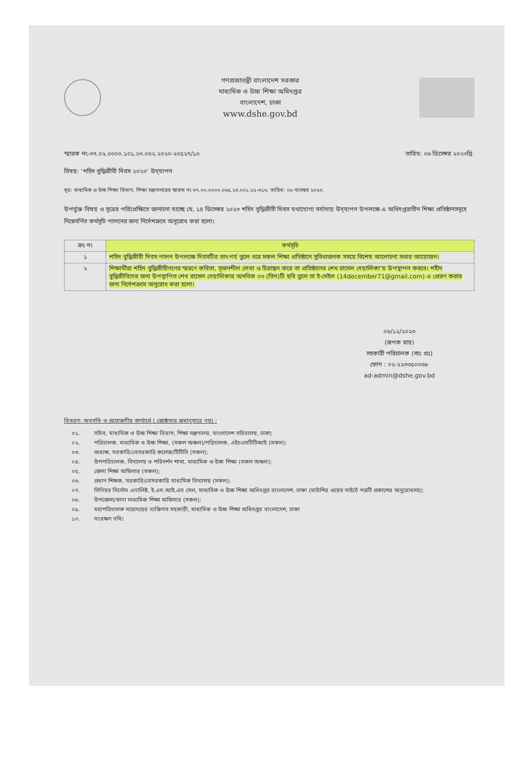গণপ্রজাতন্ত্রী বাংলাদেশ সরকার
মাধ্যমিক ও উচ্চ শিক্ষা অধিদপ্তর
বাংলাদেশ, ঢাকা
www.dshe.gov.bd
স্মারক নং-৩৭.০২.০০০০.১০১.২৩.০০২.২০২০-২০৫২৭/১০ তারিখ: ০৬ ডিসেম্বর ২০২৩খ্রি.
বিষয়: ‘শহিদ বুদ্ধিজীবী দিবস ২০২৩’ উদ্‌যাপন
সূত্র: মাধ্যমিক ও উচ্চ শিক্ষা বিভাগ, শিক্ষা মন্ত্রণালয়ের স্মারক নং ৩৭.০০.০০০০.০৬৫.২৩.০০১.২২-৩১৬, তারিখ: ০৬ নভেম্বর ২০২৩.
উপর্যুক্ত বিষয় ও সূত্রের পরিপ্রেক্ষিতে জানানো যাচ্ছে যে, ১৪ ডিসেম্বর ২০২৩ শহিদ বুদ্ধিজীবী দিবস যথাযোগ্য মর্যাদায় উদ্‌যাপন উপলক্ষে এ অধিদপ্তরাধীন শিক্ষা প্রতিষ্ঠানসমূহে নিম্নেবর্ণিত কর্মসূচি পালনের জন্য নির্দেশক্রমে অনুরোধ করা হলো।
| ক্রঃ নং | কর্মসূচি |
| --- | --- |
| ১ | শহিদ বুদ্ধিজীবী দিবস পালন উপলক্ষে দিবসটির তাৎপর্য তুলে ধরে সকল শিক্ষা প্রতিষ্ঠানে সুবিধাজনক সময়ে বিশেষ আলোচনা সভার আয়োজন। |
| ২ | শিক্ষার্থীরা শহিদ বুদ্ধিজীবীগণের স্মরণে কবিতা, সৃজনশীল লেখা ও চিত্রাঙ্কন করে তা প্রতিষ্ঠানের শেখ রাসেল দেয়ালিকা’য় উপস্থাপন করবে। শহীদ বুদ্ধিজীবিদের জন্য উপস্থাপিত শেখ রাসেল দেয়ালিকার অনধিক ০৩ (তিন)টি ছবি তুলে তা ই-মেইল (14december71@gmail.com) এ প্রেরণ করার জন্য নির্দেশক্রমে অনুরোধ করা হলো। |
০৬/১২/২০২৩
(রূপক রায়)
সহকারী পরিচালক (সাঃ প্রঃ)
ফোন : ০২-২২৩৩৫০০৬৮
ad-admin@dshe.gov.bd
বিতরণ: অবগতি ও প্রয়োজনীয় কার্যার্থে ( জ্যেষ্ঠতার ক্রমানুসারে নয়) :
০১. সচিব, মাধ্যমিক ও উচ্চ শিক্ষা বিভাগ, শিক্ষা মন্ত্রণালয়, বাংলাদেশ সচিবালয়, ঢাকা;
০২. পরিচালক, মাধ্যমিক ও উচ্চ শিক্ষা, (সকল অঞ্চল)/পরিচালক, এইচএসটিটিআই (সকল);
০৩. অধ্যক্ষ, সরকারি/বেসরকারি কলেজ/টিটিসি (সকল);
০৪. উপপরিচালক, বিদ্যালয় ও পরিদর্শন শাখা, মাধ্যমিক ও উচ্চ শিক্ষা (সকল অঞ্চল);
০৫. জেলা শিক্ষা অফিসার (সকল);
০৬. প্রধান শিক্ষক, সরকারি/বেসরকারি মাধ্যমিক বিদ্যালয় (সকল);
০৭. সিনিয়র সিস্টেম এনালিষ্ট, ই.এম.আই.এস সেল, মাধ্যমিক ও উচ্চ শিক্ষা অধিদপ্তর বাংলাদেশ, ঢাকা (মাউশির ওয়েব সাইটে পত্রটি প্রকাশের অনুরোধসহ);
০৮. উপজেলা/থানা মাধ্যমিক শিক্ষা অফিসার (সকল);
০৯. মহাপরিচালক মহোদয়ের ব্যক্তিগত সহকারী, মাধ্যমিক ও উচ্চ শিক্ষা অধিদপ্তর বাংলাদেশ, ঢাকা
১০. সংরক্ষণ নথি।